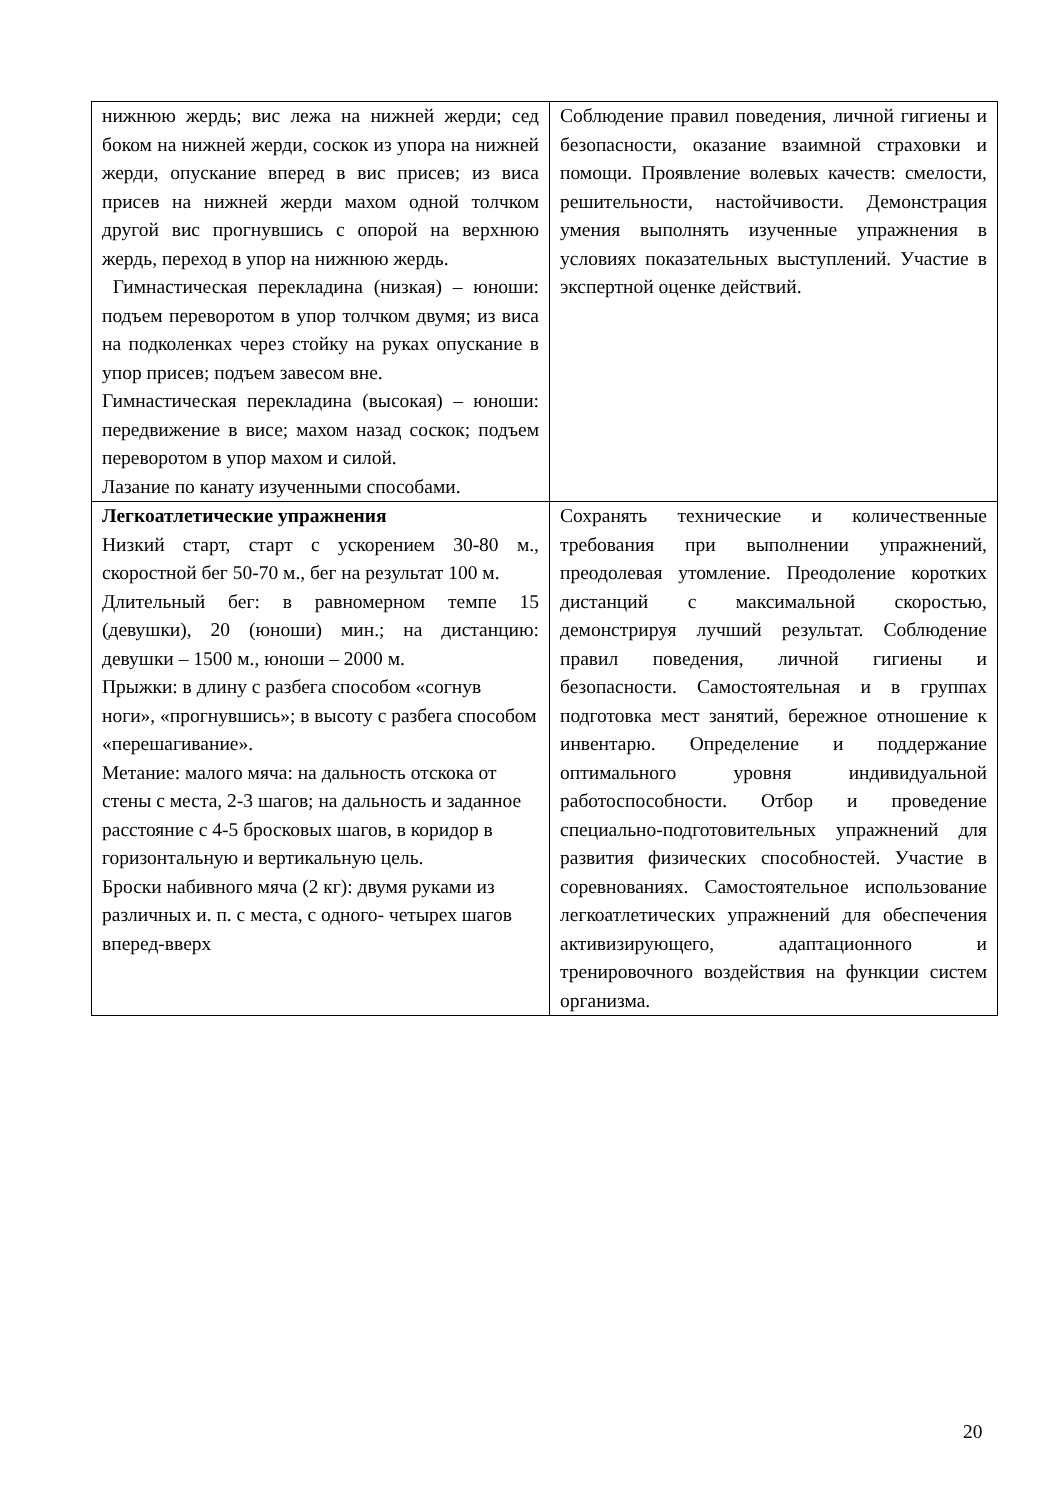| нижнюю жердь; вис лежа на нижней жерди; сед боком на нижней жерди, соскок из упора на нижней жерди, опускание вперед в вис присев; из виса присев на нижней жерди махом одной толчком другой вис прогнувшись с опорой на верхнюю жердь, переход в упор на нижнюю жердь. Гимнастическая перекладина (низкая) – юноши: подъем переворотом в упор толчком двумя; из виса на подколенках через стойку на руках опускание в упор присев; подъем завесом вне. Гимнастическая перекладина (высокая) – юноши: передвижение в висе; махом назад соскок; подъем переворотом в упор махом и силой. Лазание по канату изученными способами. | Соблюдение правил поведения, личной гигиены и безопасности, оказание взаимной страховки и помощи. Проявление волевых качеств: смелости, решительности, настойчивости. Демонстрация умения выполнять изученные упражнения в условиях показательных выступлений. Участие в экспертной оценке действий. |
| Легкоатлетические упражнения Низкий старт, старт с ускорением 30-80 м., скоростной бег 50-70 м., бег на результат 100 м. Длительный бег: в равномерном темпе 15 (девушки), 20 (юноши) мин.; на дистанцию: девушки – 1500 м., юноши – 2000 м. Прыжки: в длину с разбега способом «согнув ноги», «прогнувшись»; в высоту с разбега способом «перешагивание». Метание: малого мяча: на дальность отскока от стены с места, 2-3 шагов; на дальность и заданное расстояние с 4-5 бросковых шагов, в коридор в горизонтальную и вертикальную цель. Броски набивного мяча (2 кг): двумя руками из различных и. п. с места, с одного- четырех шагов вперед-вверх | Сохранять технические и количественные требования при выполнении упражнений, преодолевая утомление. Преодоление коротких дистанций с максимальной скоростью, демонстрируя лучший результат. Соблюдение правил поведения, личной гигиены и безопасности. Самостоятельная и в группах подготовка мест занятий, бережное отношение к инвентарю. Определение и поддержание оптимального уровня индивидуальной работоспособности. Отбор и проведение специально-подготовительных упражнений для развития физических способностей. Участие в соревнованиях. Самостоятельное использование легкоатлетических упражнений для обеспечения активизирующего, адаптационного и тренировочного воздействия на функции систем организма. |
20